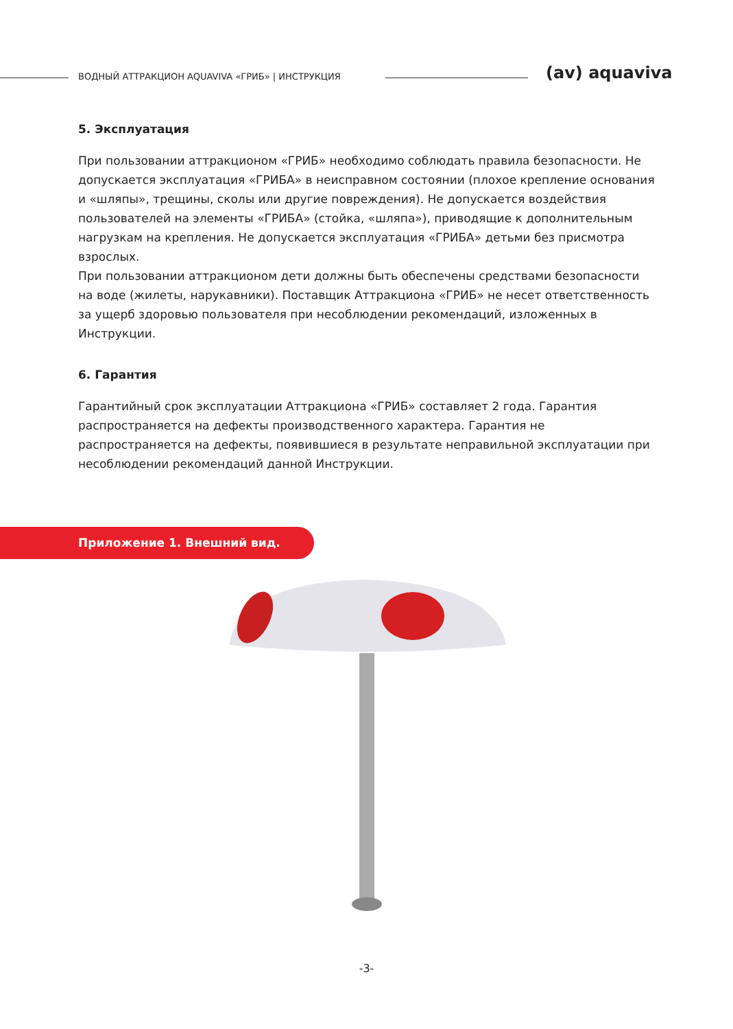ВОДНЫЙ АТТРАКЦИОН AQUAVIVA «ГРИБ» | ИНСТРУКЦИЯ
(av) aquaviva
5. Эксплуатация
При пользовании аттракционом «ГРИБ» необходимо соблюдать правила безопасности. Не допускается эксплуатация «ГРИБА» в неисправном состоянии (плохое крепление основания и «шляпы», трещины, сколы или другие повреждения). Не допускается воздействия пользователей на элементы «ГРИБА» (стойка, «шляпа»), приводящие к дополнительным нагрузкам на крепления. Не допускается эксплуатация «ГРИБА» детьми без присмотра взрослых.
При пользовании аттракционом дети должны быть обеспечены средствами безопасности на воде (жилеты, нарукавники). Поставщик Аттракциона «ГРИБ» не несет ответственность за ущерб здоровью пользователя при несоблюдении рекомендаций, изложенных в Инструкции.
6. Гарантия
Гарантийный срок эксплуатации Аттракциона «ГРИБ» составляет 2 года. Гарантия распространяется на дефекты производственного характера. Гарантия не распространяется на дефекты, появившиеся в результате неправильной эксплуатации при несоблюдении рекомендаций данной Инструкции.
Приложение 1. Внешний вид.
-3-